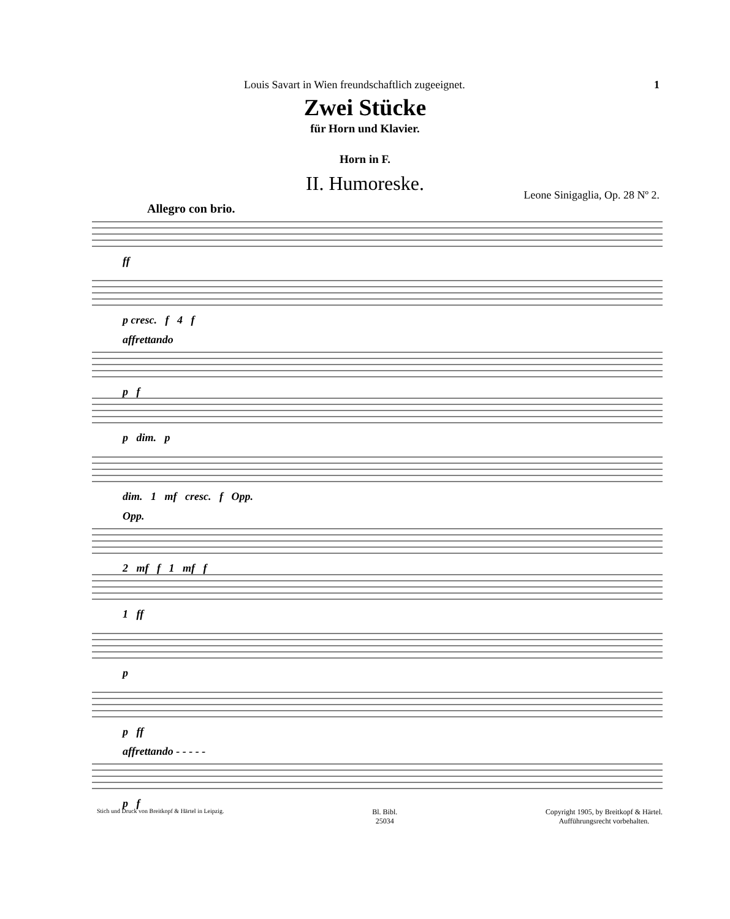Louis Savart in Wien freundschaftlich zugeeignet. 1
Zwei Stücke
für Horn und Klavier.
Horn in F.
II. Humoreske.
Leone Sinigaglia, Op. 28 Nº 2.
Allegro con brio.
ff
p cresc. f 4 f
affrettando
p f
p dim. p
dim. 1 mf cresc. f Opp.
Opp.
2 mf f 1 mf f
1 ff
p
p ff
affrettando - - - - -
p f
Stich und Druck von Breitkopf & Härtel in Leipzig. Bl. Bibl.
25034 Copyright 1905, by Breitkopf & Härtel.
Aufführungsrecht vorbehalten.